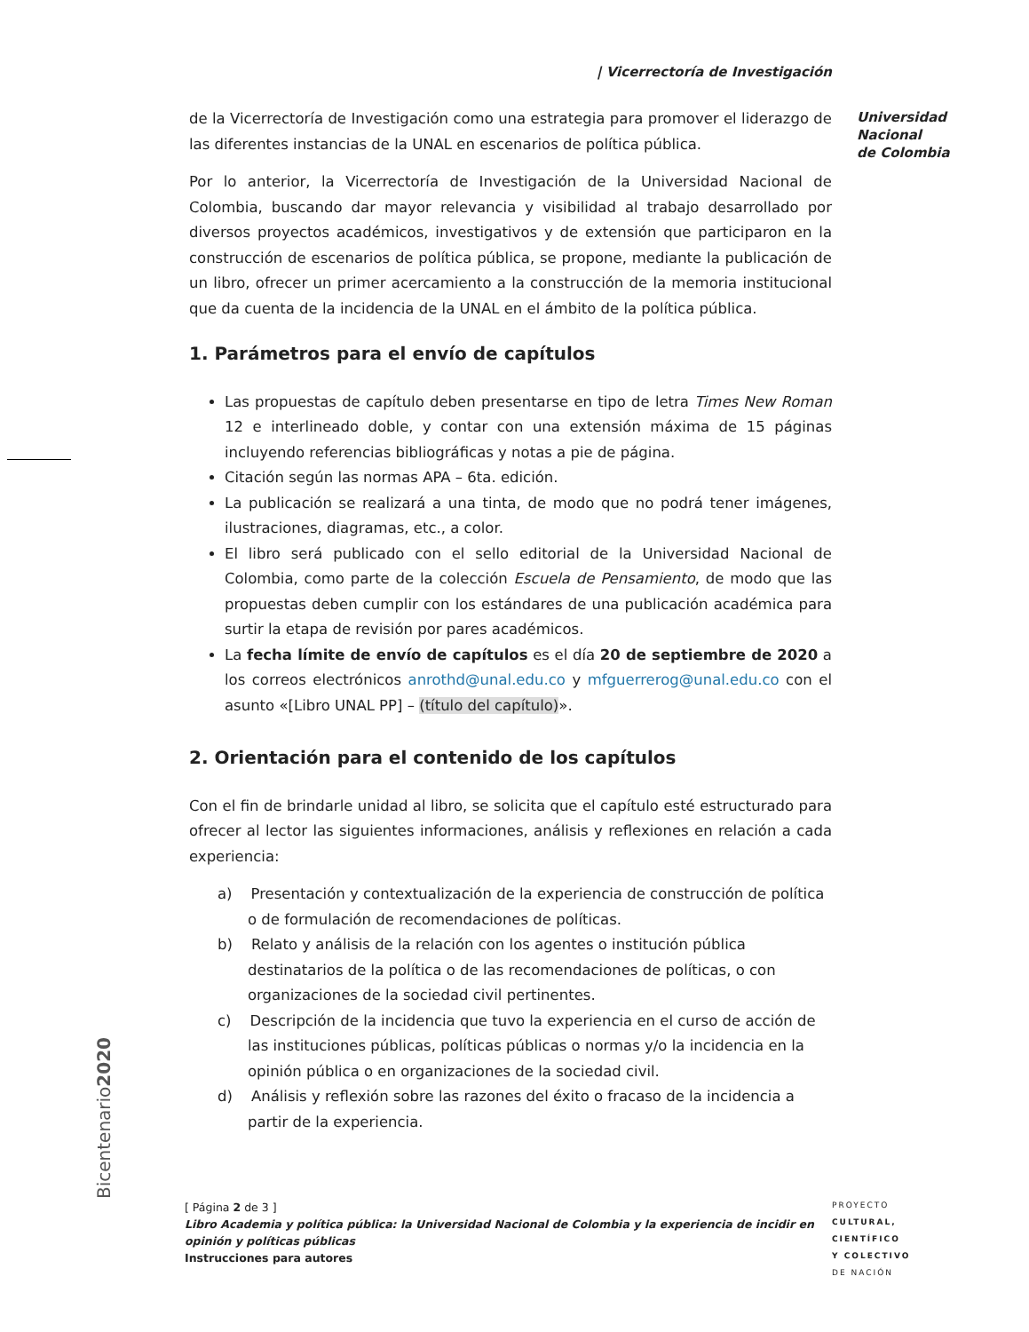| Vicerrectoría de Investigación
Universidad
Nacional
de Colombia
de la Vicerrectoría de Investigación como una estrategia para promover el liderazgo de las diferentes instancias de la UNAL en escenarios de política pública.
Por lo anterior, la Vicerrectoría de Investigación de la Universidad Nacional de Colombia, buscando dar mayor relevancia y visibilidad al trabajo desarrollado por diversos proyectos académicos, investigativos y de extensión que participaron en la construcción de escenarios de política pública, se propone, mediante la publicación de un libro, ofrecer un primer acercamiento a la construcción de la memoria institucional que da cuenta de la incidencia de la UNAL en el ámbito de la política pública.
1. Parámetros para el envío de capítulos
Las propuestas de capítulo deben presentarse en tipo de letra Times New Roman 12 e interlineado doble, y contar con una extensión máxima de 15 páginas incluyendo referencias bibliográficas y notas a pie de página.
Citación según las normas APA – 6ta. edición.
La publicación se realizará a una tinta, de modo que no podrá tener imágenes, ilustraciones, diagramas, etc., a color.
El libro será publicado con el sello editorial de la Universidad Nacional de Colombia, como parte de la colección Escuela de Pensamiento, de modo que las propuestas deben cumplir con los estándares de una publicación académica para surtir la etapa de revisión por pares académicos.
La fecha límite de envío de capítulos es el día 20 de septiembre de 2020 a los correos electrónicos anrothd@unal.edu.co y mfguerrerog@unal.edu.co con el asunto «[Libro UNAL PP] – (título del capítulo)».
2. Orientación para el contenido de los capítulos
Con el fin de brindarle unidad al libro, se solicita que el capítulo esté estructurado para ofrecer al lector las siguientes informaciones, análisis y reflexiones en relación a cada experiencia:
a) Presentación y contextualización de la experiencia de construcción de política o de formulación de recomendaciones de políticas.
b) Relato y análisis de la relación con los agentes o institución pública destinatarios de la política o de las recomendaciones de políticas, o con organizaciones de la sociedad civil pertinentes.
c) Descripción de la incidencia que tuvo la experiencia en el curso de acción de las instituciones públicas, políticas públicas o normas y/o la incidencia en la opinión pública o en organizaciones de la sociedad civil.
d) Análisis y reflexión sobre las razones del éxito o fracaso de la incidencia a partir de la experiencia.
Bicentenario2020
[ Página 2 de 3 ]
Libro Academia y política pública: la Universidad Nacional de Colombia y la experiencia de incidir en
opinión y políticas públicas
Instrucciones para autores
PROYECTO
CULTURAL,
CIENTÍFICO
Y COLECTIVO
DE NACIÓN